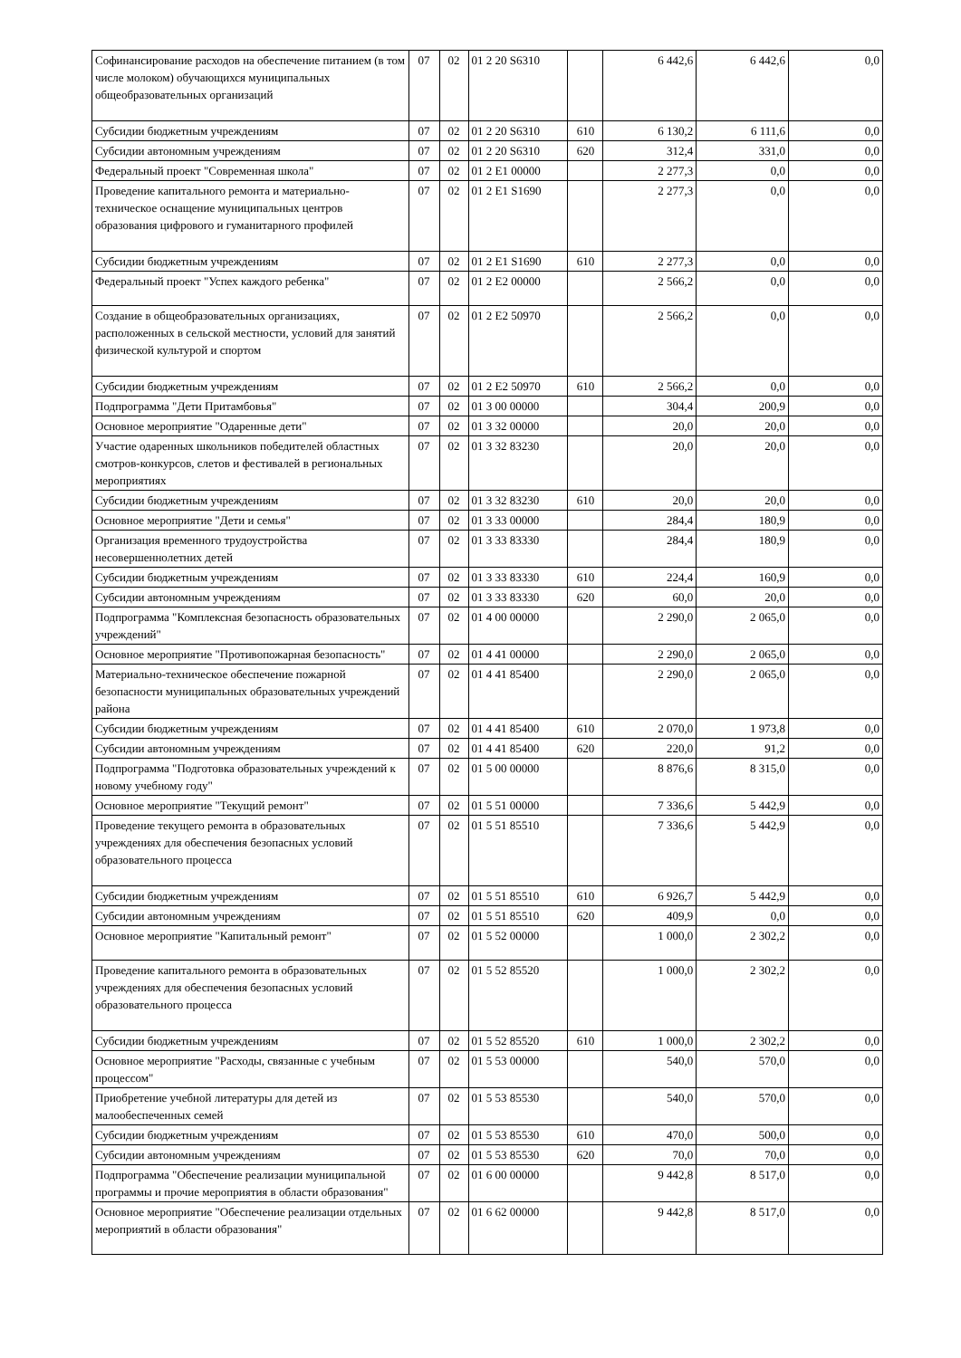| Софинансирование расходов на обеспечение питанием (в том числе молоком) обучающихся муниципальных общеобразовательных организаций | 07 | 02 | 01 2 20 S6310 | | 6 442,6 | 6 442,6 | 0,0 |
| Субсидии бюджетным учреждениям | 07 | 02 | 01 2 20 S6310 | 610 | 6 130,2 | 6 111,6 | 0,0 |
| Субсидии автономным учреждениям | 07 | 02 | 01 2 20 S6310 | 620 | 312,4 | 331,0 | 0,0 |
| Федеральный проект "Современная школа" | 07 | 02 | 01 2 E1 00000 | | 2 277,3 | 0,0 | 0,0 |
| Проведение капитального ремонта и материально-техническое оснащение муниципальных центров образования цифрового и гуманитарного профилей | 07 | 02 | 01 2 E1 S1690 | | 2 277,3 | 0,0 | 0,0 |
| Субсидии бюджетным учреждениям | 07 | 02 | 01 2 E1 S1690 | 610 | 2 277,3 | 0,0 | 0,0 |
| Федеральный проект "Успех каждого ребенка" | 07 | 02 | 01 2 E2 00000 | | 2 566,2 | 0,0 | 0,0 |
| Создание в общеобразовательных организациях, расположенных в сельской местности, условий для занятий физической культурой и спортом | 07 | 02 | 01 2 E2 50970 | | 2 566,2 | 0,0 | 0,0 |
| Субсидии бюджетным учреждениям | 07 | 02 | 01 2 E2 50970 | 610 | 2 566,2 | 0,0 | 0,0 |
| Подпрограмма "Дети Притамбовья" | 07 | 02 | 01 3 00 00000 | | 304,4 | 200,9 | 0,0 |
| Основное мероприятие "Одаренные дети" | 07 | 02 | 01 3 32 00000 | | 20,0 | 20,0 | 0,0 |
| Участие одаренных школьников победителей областных смотров-конкурсов, слетов и фестивалей в региональных мероприятиях | 07 | 02 | 01 3 32 83230 | | 20,0 | 20,0 | 0,0 |
| Субсидии бюджетным учреждениям | 07 | 02 | 01 3 32 83230 | 610 | 20,0 | 20,0 | 0,0 |
| Основное мероприятие "Дети и семья" | 07 | 02 | 01 3 33 00000 | | 284,4 | 180,9 | 0,0 |
| Организация временного трудоустройства несовершеннолетних детей | 07 | 02 | 01 3 33 83330 | | 284,4 | 180,9 | 0,0 |
| Субсидии бюджетным учреждениям | 07 | 02 | 01 3 33 83330 | 610 | 224,4 | 160,9 | 0,0 |
| Субсидии автономным учреждениям | 07 | 02 | 01 3 33 83330 | 620 | 60,0 | 20,0 | 0,0 |
| Подпрограмма "Комплексная безопасность образовательных учреждений" | 07 | 02 | 01 4 00 00000 | | 2 290,0 | 2 065,0 | 0,0 |
| Основное мероприятие "Противопожарная безопасность" | 07 | 02 | 01 4 41 00000 | | 2 290,0 | 2 065,0 | 0,0 |
| Материально-техническое обеспечение пожарной безопасности муниципальных образовательных учреждений района | 07 | 02 | 01 4 41 85400 | | 2 290,0 | 2 065,0 | 0,0 |
| Субсидии бюджетным учреждениям | 07 | 02 | 01 4 41 85400 | 610 | 2 070,0 | 1 973,8 | 0,0 |
| Субсидии автономным учреждениям | 07 | 02 | 01 4 41 85400 | 620 | 220,0 | 91,2 | 0,0 |
| Подпрограмма "Подготовка образовательных учреждений к новому учебному году" | 07 | 02 | 01 5 00 00000 | | 8 876,6 | 8 315,0 | 0,0 |
| Основное мероприятие "Текущий ремонт" | 07 | 02 | 01 5 51 00000 | | 7 336,6 | 5 442,9 | 0,0 |
| Проведение текущего ремонта в образовательных учреждениях для обеспечения безопасных условий образовательного процесса | 07 | 02 | 01 5 51 85510 | | 7 336,6 | 5 442,9 | 0,0 |
| Субсидии бюджетным учреждениям | 07 | 02 | 01 5 51 85510 | 610 | 6 926,7 | 5 442,9 | 0,0 |
| Субсидии автономным учреждениям | 07 | 02 | 01 5 51 85510 | 620 | 409,9 | 0,0 | 0,0 |
| Основное мероприятие "Капитальный ремонт" | 07 | 02 | 01 5 52 00000 | | 1 000,0 | 2 302,2 | 0,0 |
| Проведение капитального ремонта в образовательных учреждениях для обеспечения безопасных условий образовательного процесса | 07 | 02 | 01 5 52 85520 | | 1 000,0 | 2 302,2 | 0,0 |
| Субсидии бюджетным учреждениям | 07 | 02 | 01 5 52 85520 | 610 | 1 000,0 | 2 302,2 | 0,0 |
| Основное мероприятие "Расходы, связанные с учебным процессом" | 07 | 02 | 01 5 53 00000 | | 540,0 | 570,0 | 0,0 |
| Приобретение учебной литературы для детей из малообеспеченных семей | 07 | 02 | 01 5 53 85530 | | 540,0 | 570,0 | 0,0 |
| Субсидии бюджетным учреждениям | 07 | 02 | 01 5 53 85530 | 610 | 470,0 | 500,0 | 0,0 |
| Субсидии автономным учреждениям | 07 | 02 | 01 5 53 85530 | 620 | 70,0 | 70,0 | 0,0 |
| Подпрограмма "Обеспечение реализации муниципальной программы и прочие мероприятия в области образования" | 07 | 02 | 01 6 00 00000 | | 9 442,8 | 8 517,0 | 0,0 |
| Основное мероприятие "Обеспечение реализации отдельных мероприятий в области образования" | 07 | 02 | 01 6 62 00000 | | 9 442,8 | 8 517,0 | 0,0 |